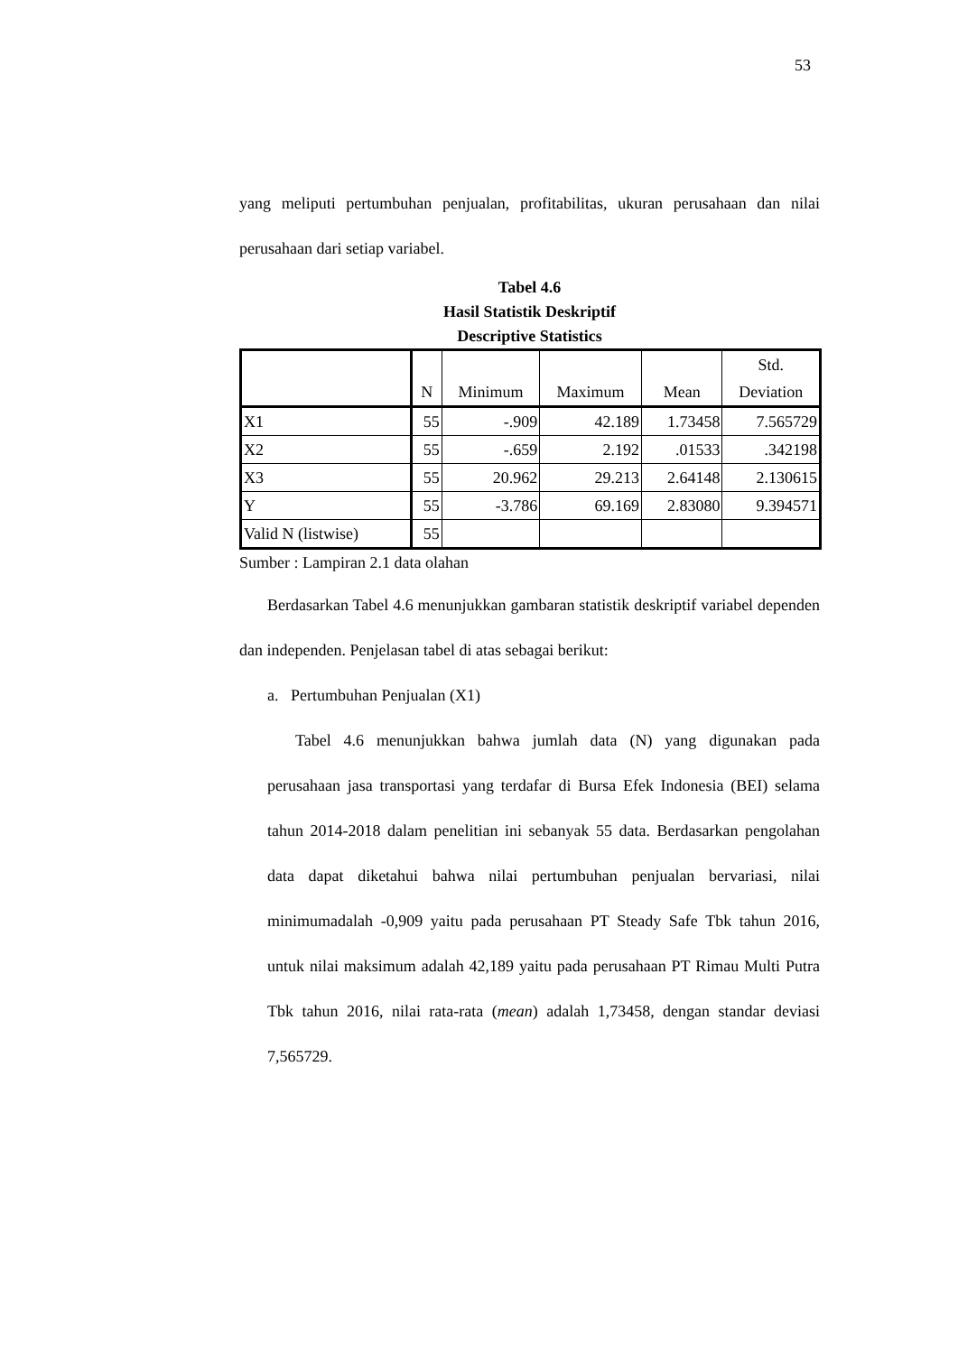53
yang meliputi pertumbuhan penjualan, profitabilitas, ukuran perusahaan dan nilai perusahaan dari setiap variabel.
Tabel 4.6
Hasil Statistik Deskriptif
Descriptive Statistics
| | N | Minimum | Maximum | Mean | Std. Deviation |
| --- | --- | --- | --- | --- | --- |
| X1 | 55 | -.909 | 42.189 | 1.73458 | 7.565729 |
| X2 | 55 | -.659 | 2.192 | .01533 | .342198 |
| X3 | 55 | 20.962 | 29.213 | 2.64148 | 2.130615 |
| Y | 55 | -3.786 | 69.169 | 2.83080 | 9.394571 |
| Valid N (listwise) | 55 | | | | |
Sumber : Lampiran 2.1 data olahan
Berdasarkan Tabel 4.6 menunjukkan gambaran statistik deskriptif variabel dependen dan independen. Penjelasan tabel di atas sebagai berikut:
a. Pertumbuhan Penjualan (X1)
Tabel 4.6 menunjukkan bahwa jumlah data (N) yang digunakan pada perusahaan jasa transportasi yang terdafar di Bursa Efek Indonesia (BEI) selama tahun 2014-2018 dalam penelitian ini sebanyak 55 data. Berdasarkan pengolahan data dapat diketahui bahwa nilai pertumbuhan penjualan bervariasi, nilai minimumadalah -0,909 yaitu pada perusahaan PT Steady Safe Tbk tahun 2016, untuk nilai maksimum adalah 42,189 yaitu pada perusahaan PT Rimau Multi Putra Tbk tahun 2016, nilai rata-rata (mean) adalah 1,73458, dengan standar deviasi 7,565729.